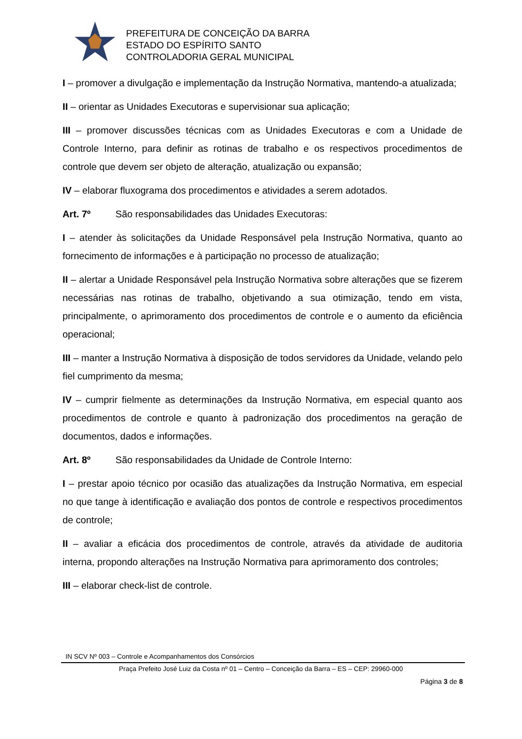PREFEITURA DE CONCEIÇÃO DA BARRA
ESTADO DO ESPÍRITO SANTO
CONTROLADORIA GERAL MUNICIPAL
I – promover a divulgação e implementação da Instrução Normativa, mantendo-a atualizada;
II – orientar as Unidades Executoras e supervisionar sua aplicação;
III – promover discussões técnicas com as Unidades Executoras e com a Unidade de Controle Interno, para definir as rotinas de trabalho e os respectivos procedimentos de controle que devem ser objeto de alteração, atualização ou expansão;
IV – elaborar fluxograma dos procedimentos e atividades a serem adotados.
Art. 7º São responsabilidades das Unidades Executoras:
I – atender às solicitações da Unidade Responsável pela Instrução Normativa, quanto ao fornecimento de informações e à participação no processo de atualização;
II – alertar a Unidade Responsável pela Instrução Normativa sobre alterações que se fizerem necessárias nas rotinas de trabalho, objetivando a sua otimização, tendo em vista, principalmente, o aprimoramento dos procedimentos de controle e o aumento da eficiência operacional;
III – manter a Instrução Normativa à disposição de todos servidores da Unidade, velando pelo fiel cumprimento da mesma;
IV – cumprir fielmente as determinações da Instrução Normativa, em especial quanto aos procedimentos de controle e quanto à padronização dos procedimentos na geração de documentos, dados e informações.
Art. 8º São responsabilidades da Unidade de Controle Interno:
I – prestar apoio técnico por ocasião das atualizações da Instrução Normativa, em especial no que tange à identificação e avaliação dos pontos de controle e respectivos procedimentos de controle;
II – avaliar a eficácia dos procedimentos de controle, através da atividade de auditoria interna, propondo alterações na Instrução Normativa para aprimoramento dos controles;
III – elaborar check-list de controle.
IN SCV Nº 003 – Controle e Acompanhamentos dos Consórcios
Praça Prefeito José Luiz da Costa nº 01 – Centro – Conceição da Barra – ES – CEP: 29960-000
Página 3 de 8